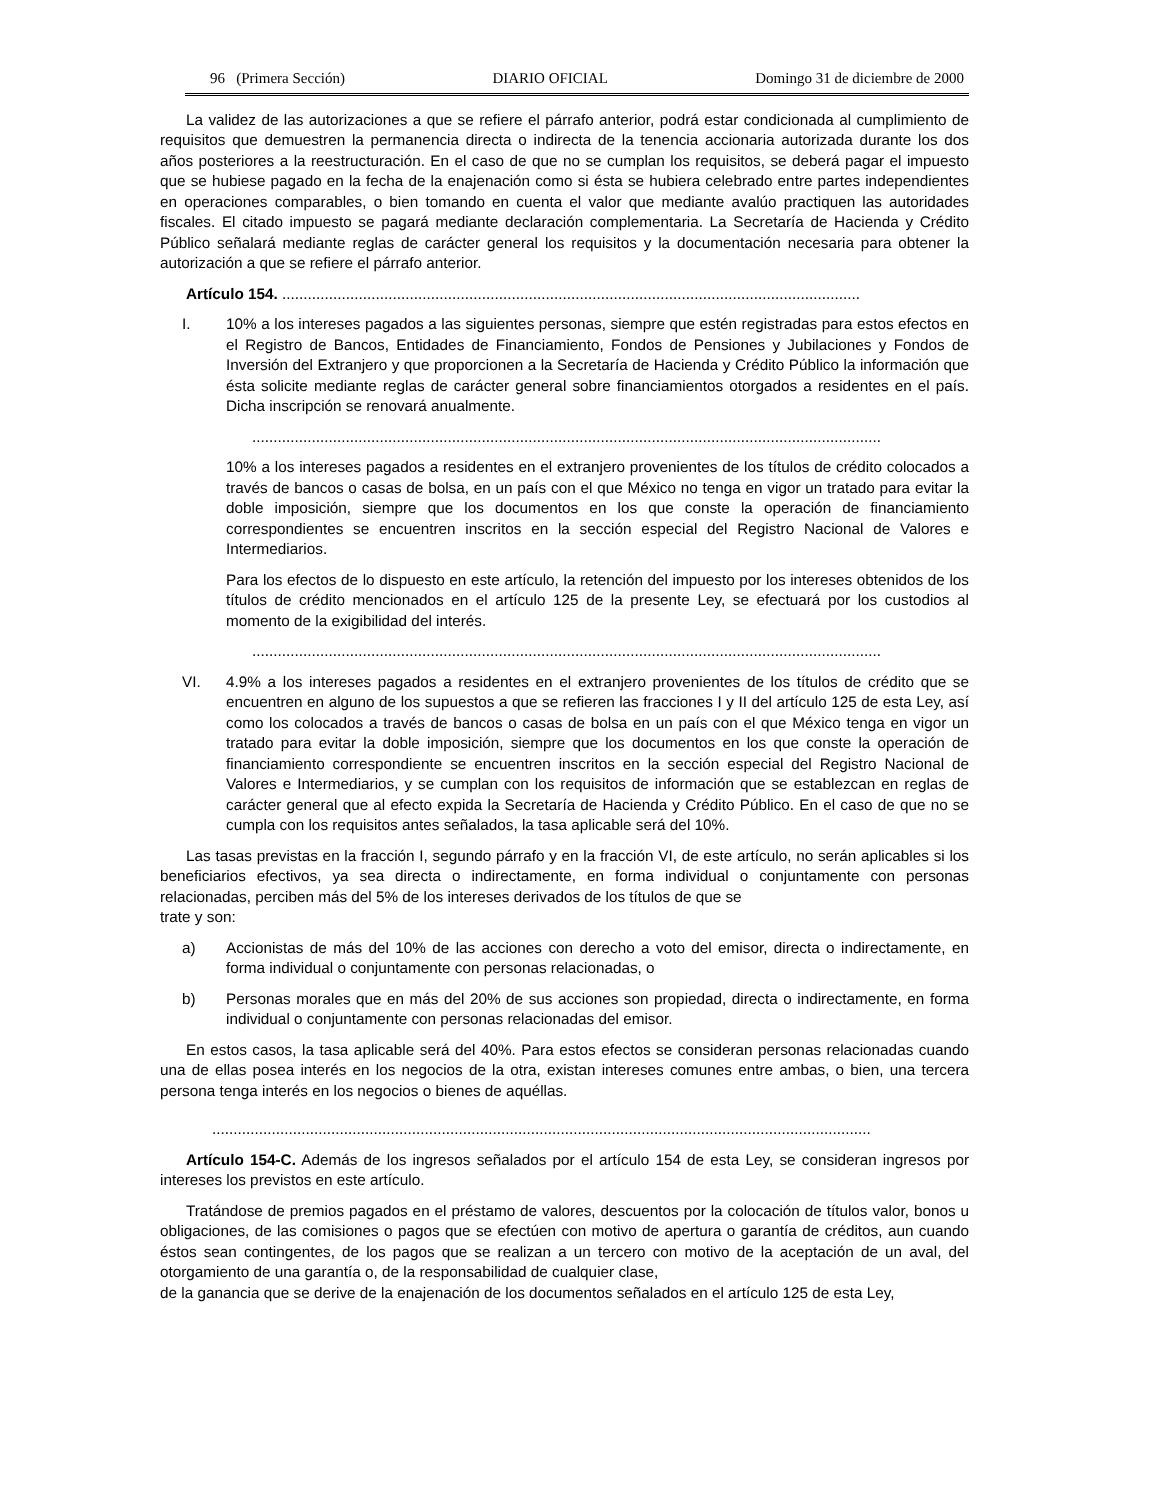96 (Primera Sección) DIARIO OFICIAL Domingo 31 de diciembre de 2000
La validez de las autorizaciones a que se refiere el párrafo anterior, podrá estar condicionada al cumplimiento de requisitos que demuestren la permanencia directa o indirecta de la tenencia accionaria autorizada durante los dos años posteriores a la reestructuración. En el caso de que no se cumplan los requisitos, se deberá pagar el impuesto que se hubiese pagado en la fecha de la enajenación como si ésta se hubiera celebrado entre partes independientes en operaciones comparables, o bien tomando en cuenta el valor que mediante avalúo practiquen las autoridades fiscales. El citado impuesto se pagará mediante declaración complementaria. La Secretaría de Hacienda y Crédito Público señalará mediante reglas de carácter general los requisitos y la documentación necesaria para obtener la autorización a que se refiere el párrafo anterior.
Artículo 154. ........................................................................................................................................
I. 10% a los intereses pagados a las siguientes personas, siempre que estén registradas para estos efectos en el Registro de Bancos, Entidades de Financiamiento, Fondos de Pensiones y Jubilaciones y Fondos de Inversión del Extranjero y que proporcionen a la Secretaría de Hacienda y Crédito Público la información que ésta solicite mediante reglas de carácter general sobre financiamientos otorgados a residentes en el país. Dicha inscripción se renovará anualmente.
....................................................................................................................................................
10% a los intereses pagados a residentes en el extranjero provenientes de los títulos de crédito colocados a través de bancos o casas de bolsa, en un país con el que México no tenga en vigor un tratado para evitar la doble imposición, siempre que los documentos en los que conste la operación de financiamiento correspondientes se encuentren inscritos en la sección especial del Registro Nacional de Valores e Intermediarios.
Para los efectos de lo dispuesto en este artículo, la retención del impuesto por los intereses obtenidos de los títulos de crédito mencionados en el artículo 125 de la presente Ley, se efectuará por los custodios al momento de la exigibilidad del interés.
....................................................................................................................................................
VI. 4.9% a los intereses pagados a residentes en el extranjero provenientes de los títulos de crédito que se encuentren en alguno de los supuestos a que se refieren las fracciones I y II del artículo 125 de esta Ley, así como los colocados a través de bancos o casas de bolsa en un país con el que México tenga en vigor un tratado para evitar la doble imposición, siempre que los documentos en los que conste la operación de financiamiento correspondiente se encuentren inscritos en la sección especial del Registro Nacional de Valores e Intermediarios, y se cumplan con los requisitos de información que se establezcan en reglas de carácter general que al efecto expida la Secretaría de Hacienda y Crédito Público. En el caso de que no se cumpla con los requisitos antes señalados, la tasa aplicable será del 10%.
Las tasas previstas en la fracción I, segundo párrafo y en la fracción VI, de este artículo, no serán aplicables si los beneficiarios efectivos, ya sea directa o indirectamente, en forma individual o conjuntamente con personas relacionadas, perciben más del 5% de los intereses derivados de los títulos de que se
trate y son:
a) Accionistas de más del 10% de las acciones con derecho a voto del emisor, directa o indirectamente, en forma individual o conjuntamente con personas relacionadas, o
b) Personas morales que en más del 20% de sus acciones son propiedad, directa o indirectamente, en forma individual o conjuntamente con personas relacionadas del emisor.
En estos casos, la tasa aplicable será del 40%. Para estos efectos se consideran personas relacionadas cuando una de ellas posea interés en los negocios de la otra, existan intereses comunes entre ambas, o bien, una tercera persona tenga interés en los negocios o bienes de aquéllas.
...........................................................................................................................................................
Artículo 154-C. Además de los ingresos señalados por el artículo 154 de esta Ley, se consideran ingresos por intereses los previstos en este artículo.
Tratándose de premios pagados en el préstamo de valores, descuentos por la colocación de títulos valor, bonos u obligaciones, de las comisiones o pagos que se efectúen con motivo de apertura o garantía de créditos, aun cuando éstos sean contingentes, de los pagos que se realizan a un tercero con motivo de la aceptación de un aval, del otorgamiento de una garantía o, de la responsabilidad de cualquier clase,
de la ganancia que se derive de la enajenación de los documentos señalados en el artículo 125 de esta Ley,